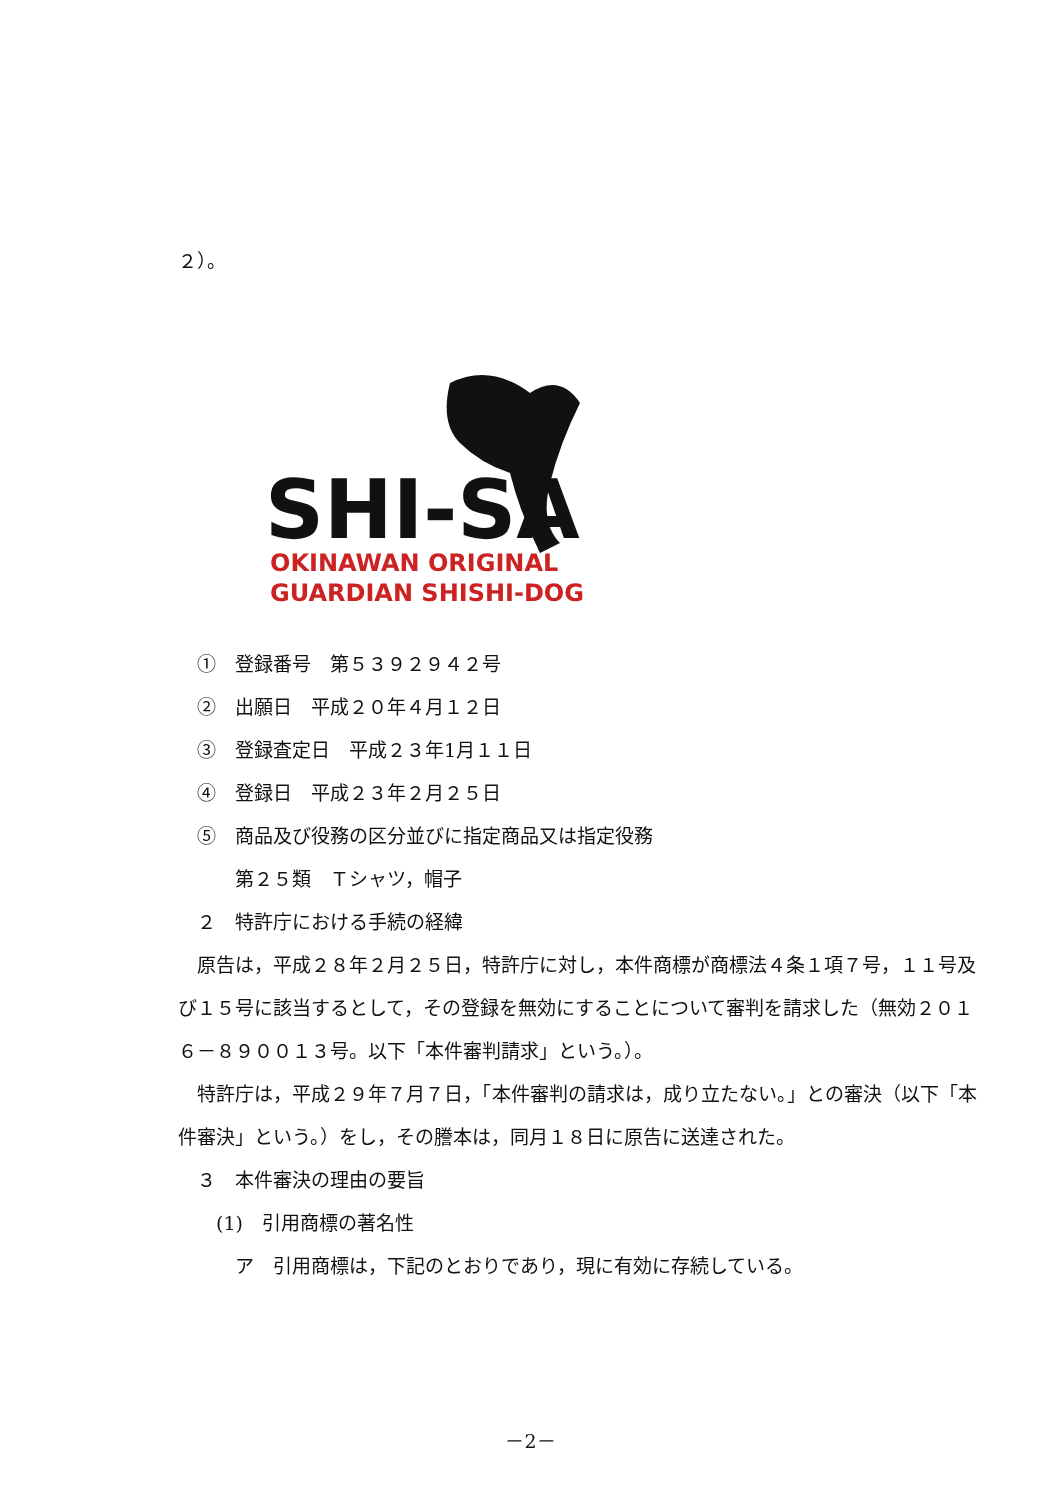２）。
SHI-SA
OKINAWAN ORIGINAL
GUARDIAN SHISHI-DOG
　①　登録番号　第５３９２９４２号
　②　出願日　平成２０年４月１２日
　③　登録査定日　平成２３年1月１１日
　④　登録日　平成２３年２月２５日
　⑤　商品及び役務の区分並びに指定商品又は指定役務
　　　第２５類　Ｔシャツ，帽子
　２　特許庁における手続の経緯
　原告は，平成２８年２月２５日，特許庁に対し，本件商標が商標法４条１項７号，１１号及び１５号に該当するとして，その登録を無効にすることについて審判を請求した（無効２０１６－８９００１３号。以下「本件審判請求」という。）。
　特許庁は，平成２９年７月７日，「本件審判の請求は，成り立たない。」との審決（以下「本件審決」という。）をし，その謄本は，同月１８日に原告に送達された。
　３　本件審決の理由の要旨
　　(1)　引用商標の著名性
　　　ア　引用商標は，下記のとおりであり，現に有効に存続している。
－2－